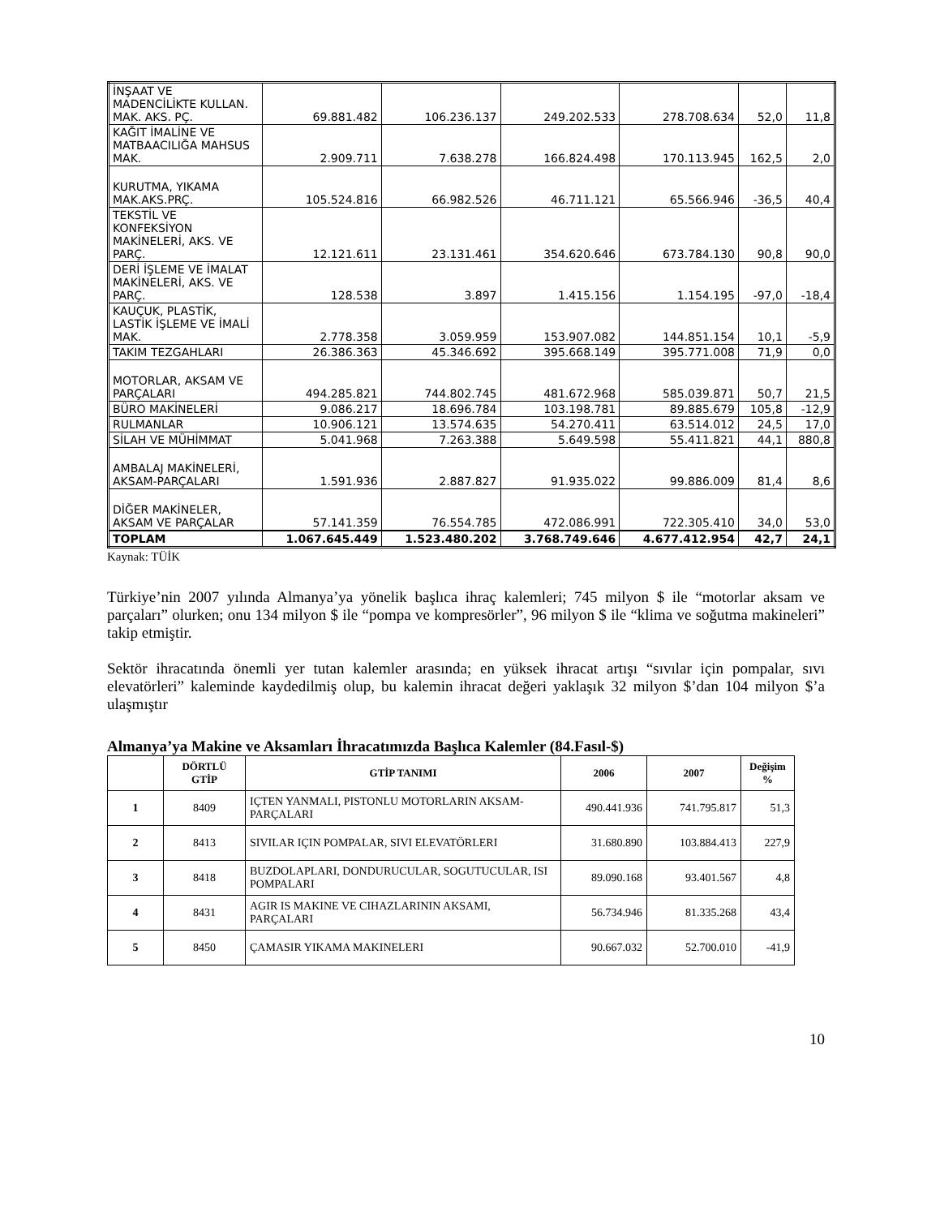| İNŞAAT VE MADENCİLİKTE KULLAN. MAK. AKS. PÇ. | 69.881.482 | 106.236.137 | 249.202.533 | 278.708.634 | 52,0 | 11,8 |
| KAĞIT İMALİNE VE MATBAACILIĞA MAHSUS MAK. | 2.909.711 | 7.638.278 | 166.824.498 | 170.113.945 | 162,5 | 2,0 |
| KURUTMA, YIKAMA MAK.AKS.PRÇ. | 105.524.816 | 66.982.526 | 46.711.121 | 65.566.946 | -36,5 | 40,4 |
| TEKSTİL VE KONFEKSİYON MAKİNELERİ, AKS. VE PARÇ. | 12.121.611 | 23.131.461 | 354.620.646 | 673.784.130 | 90,8 | 90,0 |
| DERİ İŞLEME VE İMALAT MAKİNELERİ, AKS. VE PARÇ. | 128.538 | 3.897 | 1.415.156 | 1.154.195 | -97,0 | -18,4 |
| KAUÇUK, PLASTİK, LASTİK İŞLEME VE İMALİ MAK. | 2.778.358 | 3.059.959 | 153.907.082 | 144.851.154 | 10,1 | -5,9 |
| TAKIM TEZGAHLARI | 26.386.363 | 45.346.692 | 395.668.149 | 395.771.008 | 71,9 | 0,0 |
| MOTORLAR, AKSAM VE PARÇALARI | 494.285.821 | 744.802.745 | 481.672.968 | 585.039.871 | 50,7 | 21,5 |
| BÜRO MAKİNELERİ | 9.086.217 | 18.696.784 | 103.198.781 | 89.885.679 | 105,8 | -12,9 |
| RULMANLAR | 10.906.121 | 13.574.635 | 54.270.411 | 63.514.012 | 24,5 | 17,0 |
| SİLAH VE MÜHİMMAT | 5.041.968 | 7.263.388 | 5.649.598 | 55.411.821 | 44,1 | 880,8 |
| AMBALAJ MAKİNELERİ, AKSAM-PARÇALARI | 1.591.936 | 2.887.827 | 91.935.022 | 99.886.009 | 81,4 | 8,6 |
| DİĞER MAKİNELER, AKSAM VE PARÇALAR | 57.141.359 | 76.554.785 | 472.086.991 | 722.305.410 | 34,0 | 53,0 |
| TOPLAM | 1.067.645.449 | 1.523.480.202 | 3.768.749.646 | 4.677.412.954 | 42,7 | 24,1 |
Kaynak: TÜİK
Türkiye’nin 2007 yılında Almanya’ya yönelik başlıca ihraç kalemleri; 745 milyon $ ile “motorlar aksam ve parçaları” olurken; onu 134 milyon $ ile “pompa ve kompresörler”, 96 milyon $ ile “klima ve soğutma makineleri” takip etmiştir.
Sektör ihracatında önemli yer tutan kalemler arasında; en yüksek ihracat artışı “sıvılar için pompalar, sıvı elevatörleri” kaleminde kaydedilmiş olup, bu kalemin ihracat değeri yaklaşık 32 milyon $’dan 104 milyon $’a ulaşmıştır
Almanya’ya Makine ve Aksamları İhracatımızda Başlıca Kalemler (84.Fasıl-$)
| | DÖRTLÜ GTİP | GTİP TANIMI | 2006 | 2007 | Değişim % |
| --- | --- | --- | --- | --- | --- |
| 1 | 8409 | IÇTEN YANMALI, PISTONLU MOTORLARIN AKSAM-PARÇALARI | 490.441.936 | 741.795.817 | 51,3 |
| 2 | 8413 | SIVILAR IÇIN POMPALAR, SIVI ELEVATÖRLERI | 31.680.890 | 103.884.413 | 227,9 |
| 3 | 8418 | BUZDOLAPLARI, DONDURUCULAR, SOGUTUCULAR, ISI POMPALARI | 89.090.168 | 93.401.567 | 4,8 |
| 4 | 8431 | AGIR IS MAKINE VE CIHAZLARININ AKSAMI, PARÇALARI | 56.734.946 | 81.335.268 | 43,4 |
| 5 | 8450 | ÇAMASIR YIKAMA MAKINELERI | 90.667.032 | 52.700.010 | -41,9 |
10